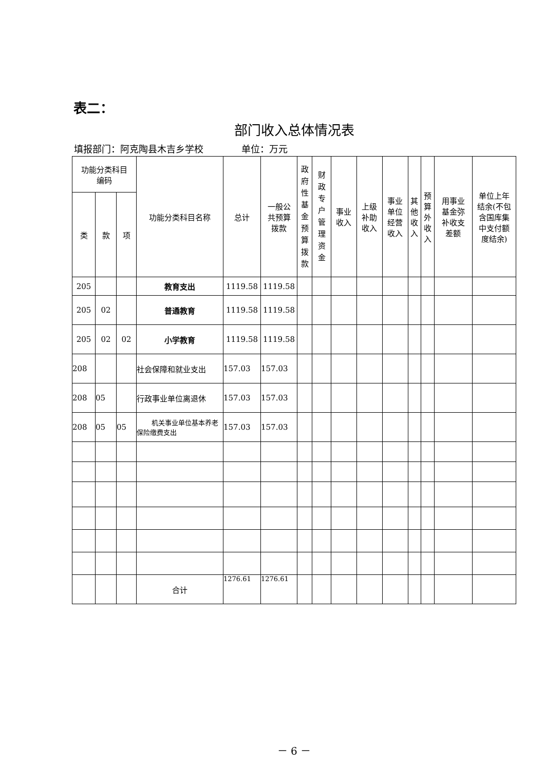表二：
部门收入总体情况表
填报部门：阿克陶县木吉乡学校 单位：万元
| 功能分类科目 编码 | | | 功能分类科目名称 | 总计 | 一般公 共预算 拨款 | 政 府 性 基 金 预 算 拨 款 | 财 政 专 户 管 理 资 金 | 事业 收入 | 上级 补助 收入 | 事业 单位 经营 收入 | 其 他 收 入 | 预 算 外 收 入 | 用事业 基金弥 补收支 差额 | 单位上年 结余(不包 含国库集 中支付额 度结余) |
| --- | --- | --- | --- | --- | --- | --- | --- | --- | --- | --- | --- | --- | --- | --- |
| 类 | 款 | 项 | | | | | | | | | | | | |
| 205 | | | 教育支出 | 1119.58 | 1119.58 | | | | | | | | | |
| 205 | 02 | | 普通教育 | 1119.58 | 1119.58 | | | | | | | | | |
| 205 | 02 | 02 | 小学教育 | 1119.58 | 1119.58 | | | | | | | | | |
| 208 | | | 社会保障和就业支出 | 157.03 | 157.03 | | | | | | | | | |
| 208 | 05 | | 行政事业单位离退休 | 157.03 | 157.03 | | | | | | | | | |
| 208 | 05 | 05 | 机关事业单位基本养老保险缴费支出 | 157.03 | 157.03 | | | | | | | | | |
| | | | 合计 | 1276.61 | 1276.61 | | | | | | | | | |
－ 6 －